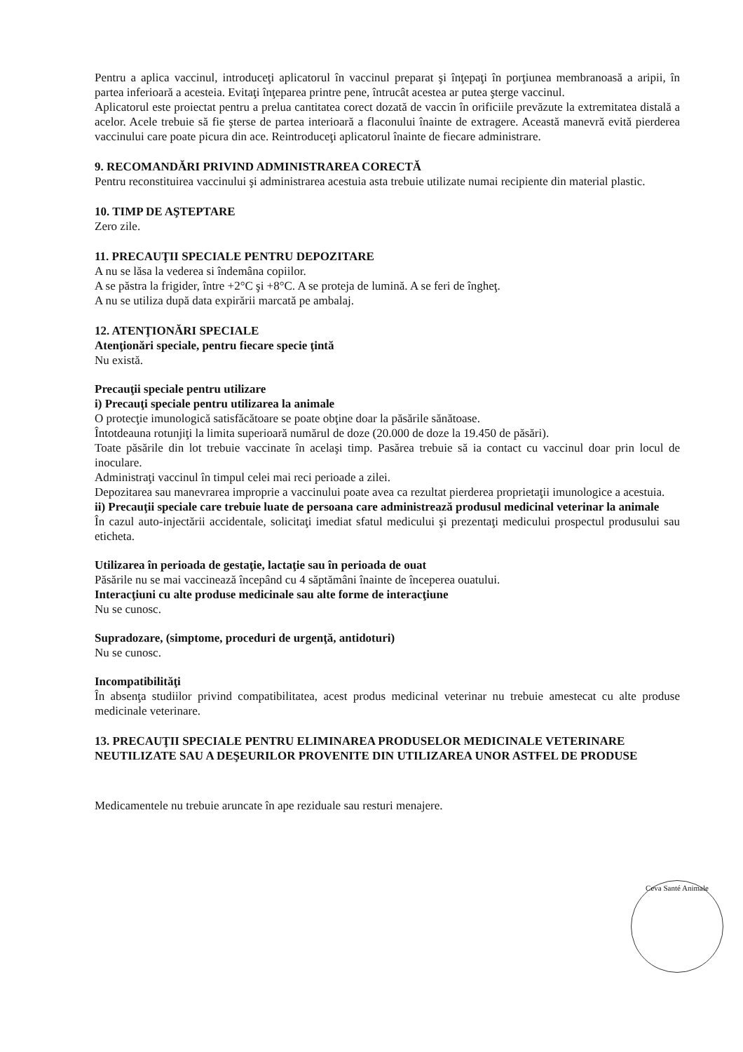Pentru a aplica vaccinul, introduceţi aplicatorul în vaccinul preparat şi înţepaţi în porţiunea membranoasă a aripii, în partea inferioară a acesteia. Evitaţi înţeparea printre pene, întrucât acestea ar putea şterge vaccinul.
Aplicatorul este proiectat pentru a prelua cantitatea corect dozată de vaccin în orificiile prevăzute la extremitatea distală a acelor. Acele trebuie să fie şterse de partea interioară a flaconului înainte de extragere. Această manevră evită pierderea vaccinului care poate picura din ace. Reintroduceţi aplicatorul înainte de fiecare administrare.
9. RECOMANDĂRI PRIVIND ADMINISTRAREA CORECTĂ
Pentru reconstituirea vaccinului şi administrarea acestuia asta trebuie utilizate numai recipiente din material plastic.
10. TIMP DE AŞTEPTARE
Zero zile.
11. PRECAUŢII SPECIALE PENTRU DEPOZITARE
A nu se lăsa la vederea si îndemâna copiilor.
A se păstra la frigider, între +2°C şi +8°C. A se proteja de lumină. A se feri de îngheţ.
A nu se utiliza după data expirării marcată pe ambalaj.
12. ATENŢIONĂRI SPECIALE
Atenţionări speciale, pentru fiecare specie ţintă
Nu există.
Precauţii speciale pentru utilizare
i) Precauţi speciale pentru utilizarea la animale
O protecţie imunologică satisfăcătoare se poate obţine doar la păsările sănătoase.
Întotdeauna rotunjiţi la limita superioară numărul de doze (20.000 de doze la 19.450 de păsări).
Toate păsările din lot trebuie vaccinate în acelaşi timp. Pasărea trebuie să ia contact cu vaccinul doar prin locul de inoculare.
Administraţi vaccinul în timpul celei mai reci perioade a zilei.
Depozitarea sau manevrarea improprie a vaccinului poate avea ca rezultat pierderea proprietaţii imunologice a acestuia.
ii) Precauţii speciale care trebuie luate de persoana care administrează produsul medicinal veterinar la animale
În cazul auto-injectării accidentale, solicitaţi imediat sfatul medicului şi prezentaţi medicului prospectul produsului sau eticheta.
Utilizarea în perioada de gestaţie, lactaţie sau în perioada de ouat
Păsările nu se mai vaccinează începând cu 4 săptămâni înainte de începerea ouatului.
Interacţiuni cu alte produse medicinale sau alte forme de interacţiune
Nu se cunosc.
Supradozare, (simptome, proceduri de urgenţă, antidoturi)
Nu se cunosc.
Incompatibilităţi
În absenţa studiilor privind compatibilitatea, acest produs medicinal veterinar nu trebuie amestecat cu alte produse medicinale veterinare.
13. PRECAUŢII SPECIALE PENTRU ELIMINAREA PRODUSELOR MEDICINALE VETERINARE NEUTILIZATE SAU A DEŞEURILOR PROVENITE DIN UTILIZAREA UNOR ASTFEL DE PRODUSE
Medicamentele nu trebuie aruncate în ape reziduale sau resturi menajere.
Ceva Santé Animale